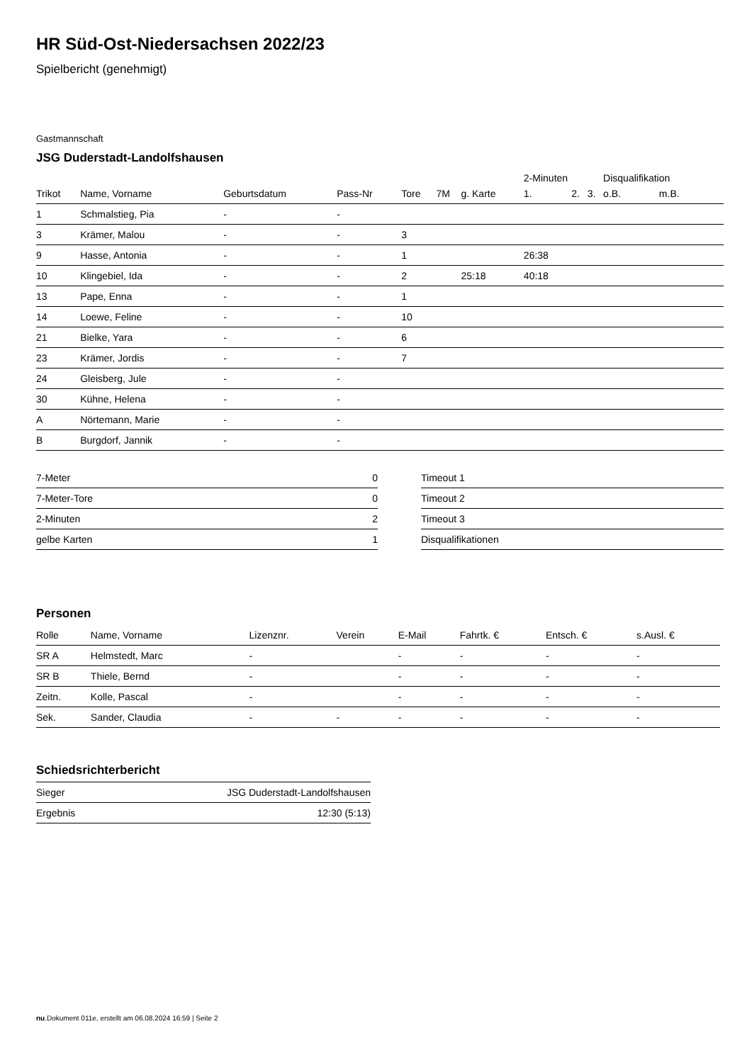HR Süd-Ost-Niedersachsen 2022/23
Spielbericht (genehmigt)
Gastmannschaft
JSG Duderstadt-Landolfshausen
| | | | | | | | 2-Minuten | | | Disqualifikation | |
| Trikot | Name, Vorname | Geburtsdatum | Pass-Nr | Tore | 7M | g. Karte | 1. | 2. | 3. | o.B. | m.B. |
| 1 | Schmalstieg, Pia | - | - | | | | | | | | |
| 3 | Krämer, Malou | - | - | 3 | | | | | | | |
| 9 | Hasse, Antonia | - | - | 1 | | | 26:38 | | | | |
| 10 | Klingebiel, Ida | - | - | 2 | | 25:18 | 40:18 | | | | |
| 13 | Pape, Enna | - | - | 1 | | | | | | | |
| 14 | Loewe, Feline | - | - | 10 | | | | | | | |
| 21 | Bielke, Yara | - | - | 6 | | | | | | | |
| 23 | Krämer, Jordis | - | - | 7 | | | | | | | |
| 24 | Gleisberg, Jule | - | - | | | | | | | | |
| 30 | Kühne, Helena | - | - | | | | | | | | |
| A | Nörtemann, Marie | - | - | | | | | | | | |
| B | Burgdorf, Jannik | - | - | | | | | | | | |
| 7-Meter | 0 |
| 7-Meter-Tore | 0 |
| 2-Minuten | 2 |
| gelbe Karten | 1 |
| Timeout 1 |
| Timeout 2 |
| Timeout 3 |
| Disqualifikationen |
Personen
| Rolle | Name, Vorname | Lizenznr. | Verein | E-Mail | Fahrtk. € | Entsch. € | s.Ausl. € |
| --- | --- | --- | --- | --- | --- | --- | --- |
| SR A | Helmstedt, Marc | - | | - | - | - | - |
| SR B | Thiele, Bernd | - | | - | - | - | - |
| Zeitn. | Kolle, Pascal | - | | - | - | - | - |
| Sek. | Sander, Claudia | - | - | - | - | - | - |
Schiedsrichterbericht
| Sieger | JSG Duderstadt-Landolfshausen |
| Ergebnis | 12:30 (5:13) |
nu.Dokument 011e, erstellt am 06.08.2024 16:59 | Seite 2